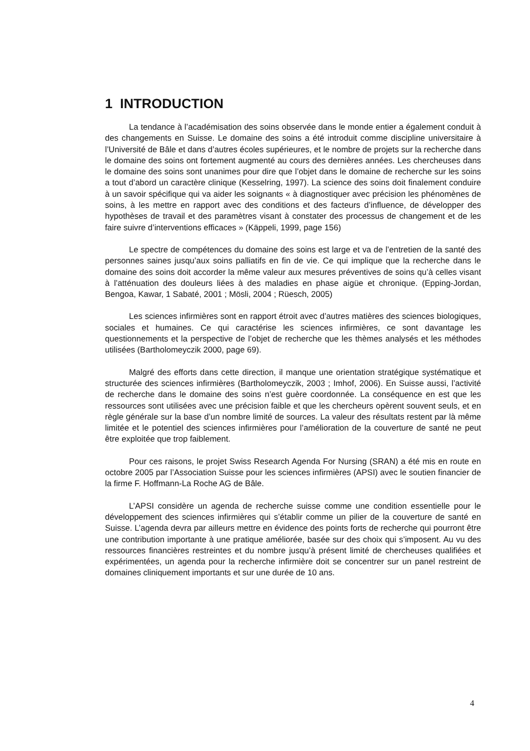1 INTRODUCTION
La tendance à l’académisation des soins observée dans le monde entier a également conduit à des changements en Suisse. Le domaine des soins a été introduit comme discipline universitaire à l’Université de Bâle et dans d’autres écoles supérieures, et le nombre de projets sur la recherche dans le domaine des soins ont fortement augmenté au cours des dernières années. Les chercheuses dans le domaine des soins sont unanimes pour dire que l’objet dans le domaine de recherche sur les soins a tout d’abord un caractère clinique (Kesselring, 1997). La science des soins doit finalement conduire à un savoir spécifique qui va aider les soignants « à diagnostiquer avec précision les phénomènes de soins, à les mettre en rapport avec des conditions et des facteurs d’influence, de développer des hypothèses de travail et des paramètres visant à constater des processus de changement et de les faire suivre d’interventions efficaces » (Käppeli, 1999, page 156)
Le spectre de compétences du domaine des soins est large et va de l’entretien de la santé des personnes saines jusqu’aux soins palliatifs en fin de vie. Ce qui implique que la recherche dans le domaine des soins doit accorder la même valeur aux mesures préventives de soins qu’à celles visant à l’atténuation des douleurs liées à des maladies en phase aigüe et chronique. (Epping-Jordan, Bengoa, Kawar, 1 Sabaté, 2001 ; Mösli, 2004 ; Rüesch, 2005)
Les sciences infirmières sont en rapport étroit avec d’autres matières des sciences biologiques, sociales et humaines. Ce qui caractérise les sciences infirmières, ce sont davantage les questionnements et la perspective de l’objet de recherche que les thèmes analysés et les méthodes utilisées (Bartholomeyczik 2000, page 69).
Malgré des efforts dans cette direction, il manque une orientation stratégique systématique et structurée des sciences infirmières (Bartholomeyczik, 2003 ; Imhof, 2006). En Suisse aussi, l’activité de recherche dans le domaine des soins n’est guère coordonnée. La conséquence en est que les ressources sont utilisées avec une précision faible et que les chercheurs opèrent souvent seuls, et en règle générale sur la base d’un nombre limité de sources. La valeur des résultats restent par là même limitée et le potentiel des sciences infirmières pour l’amélioration de la couverture de santé ne peut être exploitée que trop faiblement.
Pour ces raisons, le projet Swiss Research Agenda For Nursing (SRAN) a été mis en route en octobre 2005 par l’Association Suisse pour les sciences infirmières (APSI) avec le soutien financier de la firme F. Hoffmann-La Roche AG de Bâle.
L’APSI considère un agenda de recherche suisse comme une condition essentielle pour le développement des sciences infirmières qui s’établir comme un pilier de la couverture de santé en Suisse. L’agenda devra par ailleurs mettre en évidence des points forts de recherche qui pourront être une contribution importante à une pratique améliorée, basée sur des choix qui s’imposent. Au vu des ressources financières restreintes et du nombre jusqu’à présent limité de chercheuses qualifiées et expérimentées, un agenda pour la recherche infirmière doit se concentrer sur un panel restreint de domaines cliniquement importants et sur une durée de 10 ans.
4